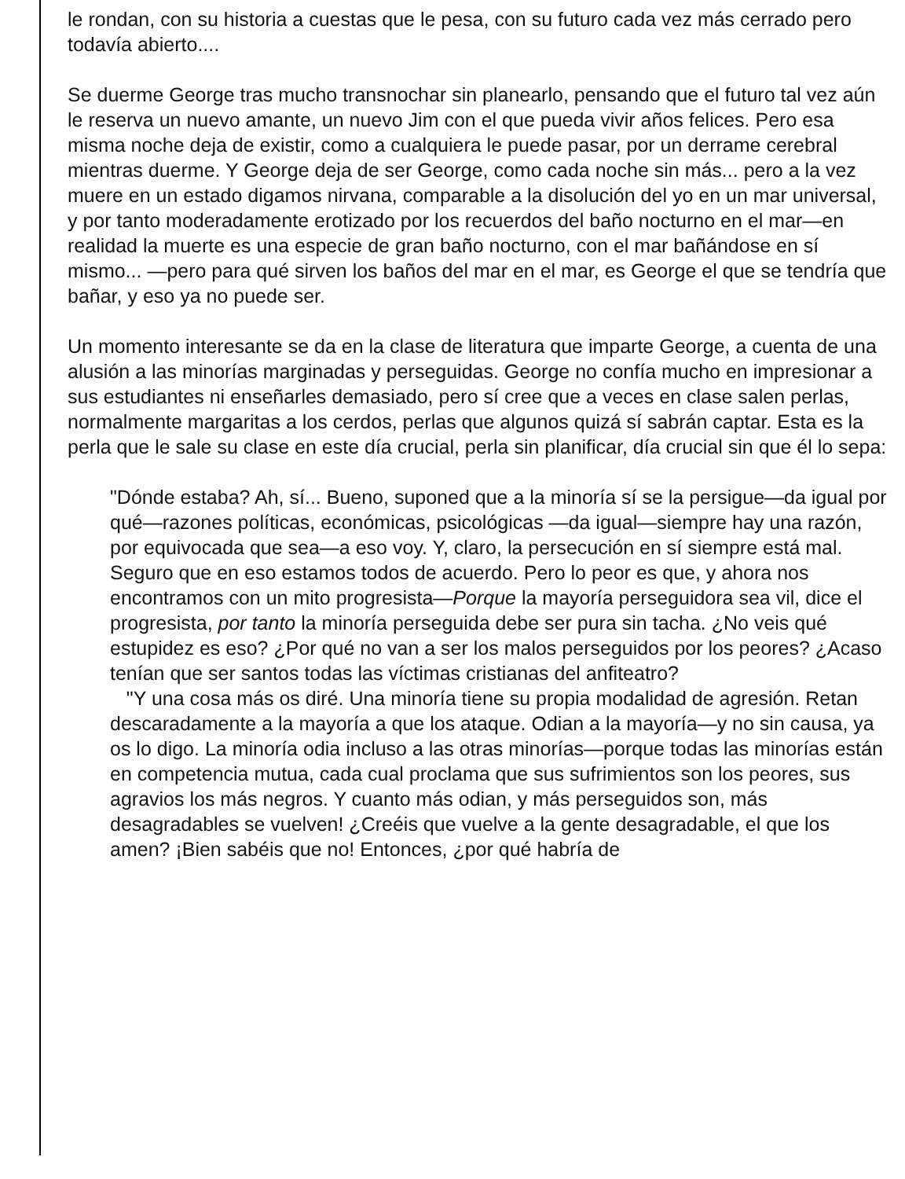le rondan, con su historia a cuestas que le pesa, con su futuro cada vez más cerrado pero todavía abierto....
Se duerme George tras mucho transnochar sin planearlo, pensando que el futuro tal vez aún le reserva un nuevo amante, un nuevo Jim con el que pueda vivir años felices. Pero esa misma noche deja de existir, como a cualquiera le puede pasar, por un derrame cerebral mientras duerme. Y George deja de ser George, como cada noche sin más... pero a la vez muere en un estado digamos nirvana, comparable a la disolución del yo en un mar universal, y por tanto moderadamente erotizado por los recuerdos del baño nocturno en el mar—en realidad la muerte es una especie de gran baño nocturno, con el mar bañándose en sí mismo... —pero para qué sirven los baños del mar en el mar, es George el que se tendría que bañar, y eso ya no puede ser.
Un momento interesante se da en la clase de literatura que imparte George, a cuenta de una alusión a las minorías marginadas y perseguidas. George no confía mucho en impresionar a sus estudiantes ni enseñarles demasiado, pero sí cree que a veces en clase salen perlas, normalmente margaritas a los cerdos, perlas que algunos quizá sí sabrán captar. Esta es la perla que le sale su clase en este día crucial, perla sin planificar, día crucial sin que él lo sepa:
"Dónde estaba? Ah, sí... Bueno, suponed que a la minoría sí se la persigue—da igual por qué—razones políticas, económicas, psicológicas —da igual—siempre hay una razón, por equivocada que sea—a eso voy. Y, claro, la persecución en sí siempre está mal. Seguro que en eso estamos todos de acuerdo. Pero lo peor es que, y ahora nos encontramos con un mito progresista—Porque la mayoría perseguidora sea vil, dice el progresista, por tanto la minoría perseguida debe ser pura sin tacha. ¿No veis qué estupidez es eso? ¿Por qué no van a ser los malos perseguidos por los peores? ¿Acaso tenían que ser santos todas las víctimas cristianas del anfiteatro?
"Y una cosa más os diré. Una minoría tiene su propia modalidad de agresión. Retan descaradamente a la mayoría a que los ataque. Odian a la mayoría—y no sin causa, ya os lo digo. La minoría odia incluso a las otras minorías—porque todas las minorías están en competencia mutua, cada cual proclama que sus sufrimientos son los peores, sus agravios los más negros. Y cuanto más odian, y más perseguidos son, más desagradables se vuelven! ¿Creéis que vuelve a la gente desagradable, el que los amen? ¡Bien sabéis que no! Entonces, ¿por qué habría de